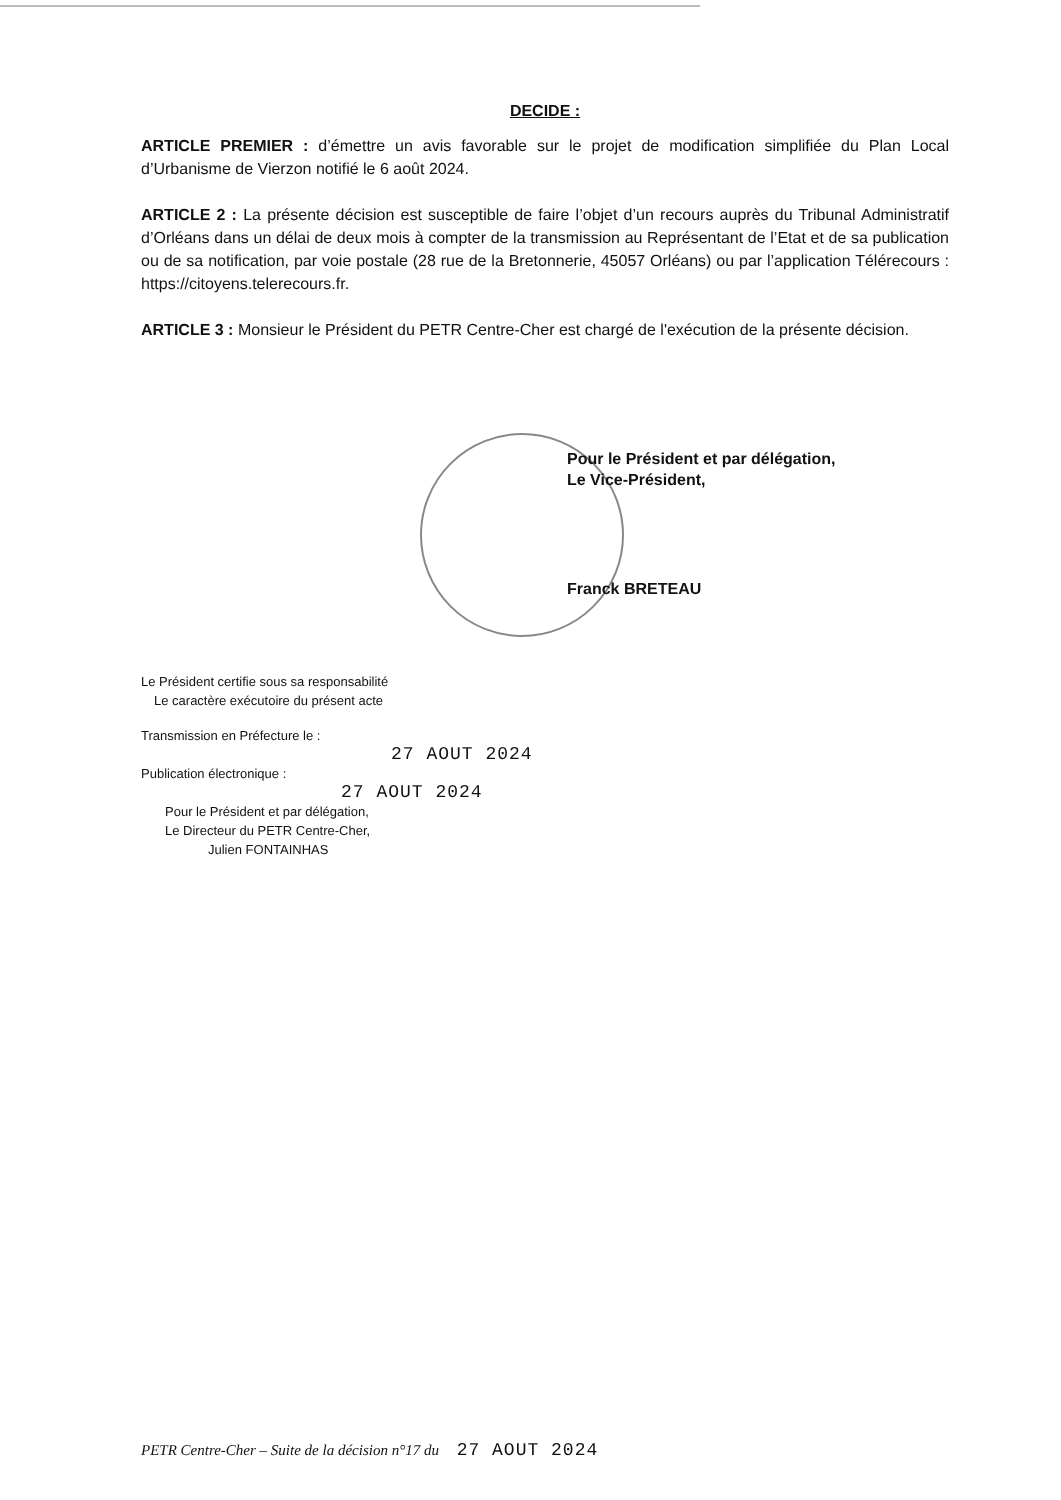DECIDE :
ARTICLE PREMIER : d’émettre un avis favorable sur le projet de modification simplifiée du Plan Local d’Urbanisme de Vierzon notifié le 6 août 2024.
ARTICLE 2 : La présente décision est susceptible de faire l’objet d’un recours auprès du Tribunal Administratif d’Orléans dans un délai de deux mois à compter de la transmission au Représentant de l’Etat et de sa publication ou de sa notification, par voie postale (28 rue de la Bretonnerie, 45057 Orléans) ou par l’application Télérecours : https://citoyens.telerecours.fr.
ARTICLE 3 : Monsieur le Président du PETR Centre-Cher est chargé de l'exécution de la présente décision.
Pour le Président et par délégation,
Le Vice-Président,
Franck BRETEAU
Le Président certifie sous sa responsabilité
Le caractère exécutoire du présent acte
Transmission en Préfecture le :
27 AOUT 2024
Publication électronique :
27 AOUT 2024
Pour le Président et par délégation,
Le Directeur du PETR Centre-Cher,
Julien FONTAINHAS
PETR Centre-Cher – Suite de la décision n°17 du 27 AOUT 2024